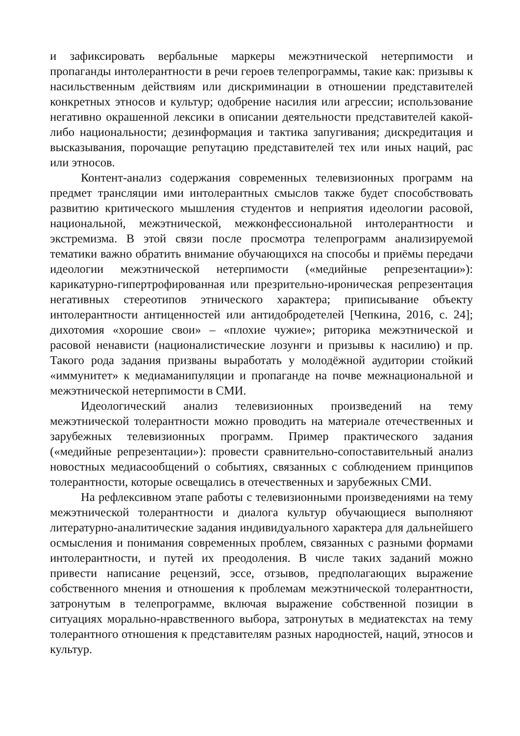и зафиксировать вербальные маркеры межэтнической нетерпимости и пропаганды интолерантности в речи героев телепрограммы, такие как: призывы к насильственным действиям или дискриминации в отношении представителей конкретных этносов и культур; одобрение насилия или агрессии; использование негативно окрашенной лексики в описании деятельности представителей какой-либо национальности; дезинформация и тактика запугивания; дискредитация и высказывания, порочащие репутацию представителей тех или иных наций, рас или этносов.
Контент-анализ содержания современных телевизионных программ на предмет трансляции ими интолерантных смыслов также будет способствовать развитию критического мышления студентов и неприятия идеологии расовой, национальной, межэтнической, межконфессиональной интолерантности и экстремизма. В этой связи после просмотра телепрограмм анализируемой тематики важно обратить внимание обучающихся на способы и приёмы передачи идеологии межэтнической нетерпимости («медийные репрезентации»): карикатурно-гипертрофированная или презрительно-ироническая репрезентация негативных стереотипов этнического характера; приписывание объекту интолерантности антиценностей или антидобродетелей [Чепкина, 2016, с. 24]; дихотомия «хорошие свои» – «плохие чужие»; риторика межэтнической и расовой ненависти (националистические лозунги и призывы к насилию) и пр. Такого рода задания призваны выработать у молодёжной аудитории стойкий «иммунитет» к медиаманипуляции и пропаганде на почве межнациональной и межэтнической нетерпимости в СМИ.
Идеологический анализ телевизионных произведений на тему межэтнической толерантности можно проводить на материале отечественных и зарубежных телевизионных программ. Пример практического задания («медийные репрезентации»): провести сравнительно-сопоставительный анализ новостных медиасообщений о событиях, связанных с соблюдением принципов толерантности, которые освещались в отечественных и зарубежных СМИ.
На рефлексивном этапе работы с телевизионными произведениями на тему межэтнической толерантности и диалога культур обучающиеся выполняют литературно-аналитические задания индивидуального характера для дальнейшего осмысления и понимания современных проблем, связанных с разными формами интолерантности, и путей их преодоления. В числе таких заданий можно привести написание рецензий, эссе, отзывов, предполагающих выражение собственного мнения и отношения к проблемам межэтнической толерантности, затронутым в телепрограмме, включая выражение собственной позиции в ситуациях морально-нравственного выбора, затронутых в медиатекстах на тему толерантного отношения к представителям разных народностей, наций, этносов и культур.